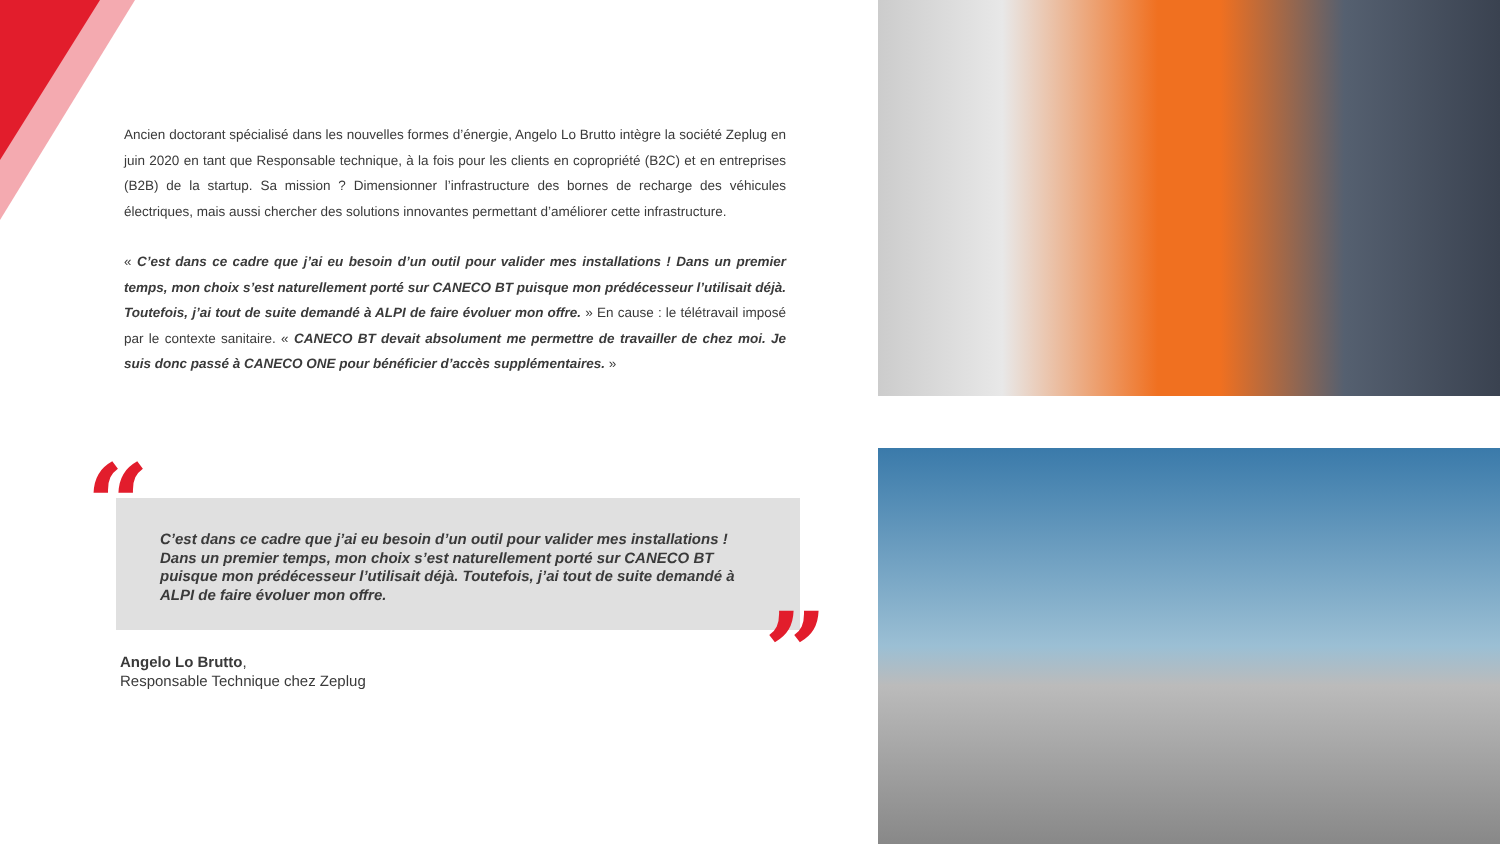Ancien doctorant spécialisé dans les nouvelles formes d’énergie, Angelo Lo Brutto intègre la société Zeplug en juin 2020 en tant que Responsable technique, à la fois pour les clients en copropriété (B2C) et en entreprises (B2B) de la startup. Sa mission ? Dimensionner l’infrastructure des bornes de recharge des véhicules électriques, mais aussi chercher des solutions innovantes permettant d’améliorer cette infrastructure.
« C’est dans ce cadre que j’ai eu besoin d’un outil pour valider mes installations ! Dans un premier temps, mon choix s’est naturellement porté sur CANECO BT puisque mon prédécesseur l’utilisait déjà. Toutefois, j’ai tout de suite demandé à ALPI de faire évoluer mon offre. » En cause : le télétravail imposé par le contexte sanitaire. « CANECO BT devait absolument me permettre de travailler de chez moi. Je suis donc passé à CANECO ONE pour bénéficier d’accès supplémentaires. »
“
C’est dans ce cadre que j’ai eu besoin d’un outil pour valider mes installations ! Dans un premier temps, mon choix s’est naturellement porté sur CANECO BT puisque mon prédécesseur l’utilisait déjà. Toutefois, j’ai tout de suite demandé à ALPI de faire évoluer mon offre.
”
Angelo Lo Brutto,
Responsable Technique chez Zeplug